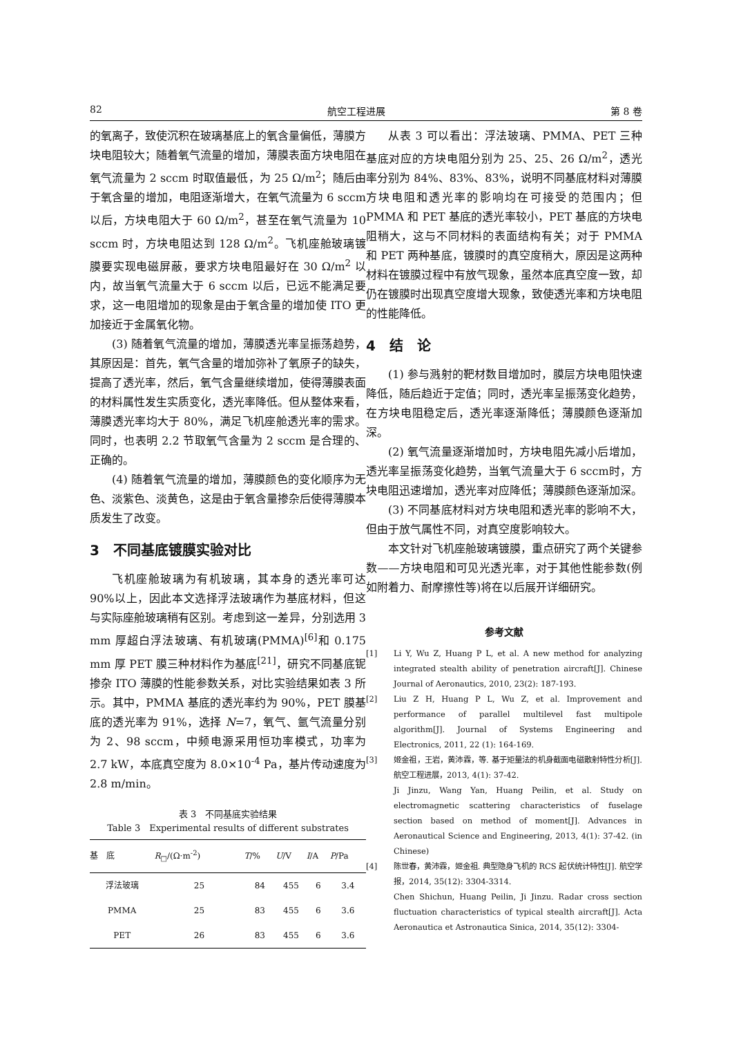82 航空工程进展 第 8 卷
的氧离子，致使沉积在玻璃基底上的氧含量偏低，薄膜方块电阻较大；随着氧气流量的增加，薄膜表面方块电阻在氧气流量为 2 sccm 时取值最低，为 25 Ω/m<sup>2</sup>；随后由于氧含量的增加，电阻逐渐增大，在氧气流量为 6 sccm 以后，方块电阻大于 60 Ω/m<sup>2</sup>，甚至在氧气流量为 10 sccm 时，方块电阻达到 128 Ω/m<sup>2</sup>。飞机座舱玻璃镀膜要实现电磁屏蔽，要求方块电阻最好在 30 Ω/m<sup>2</sup> 以内，故当氧气流量大于 6 sccm 以后，已远不能满足要求，这一电阻增加的现象是由于氧含量的增加使 ITO 更加接近于金属氧化物。
(3) 随着氧气流量的增加，薄膜透光率呈振荡趋势，其原因是：首先，氧气含量的增加弥补了氧原子的缺失，提高了透光率，然后，氧气含量继续增加，使得薄膜表面的材料属性发生实质变化，透光率降低。但从整体来看，薄膜透光率均大于 80%，满足飞机座舱透光率的需求。同时，也表明 2.2 节取氧气含量为 2 sccm 是合理的、正确的。
(4) 随着氧气流量的增加，薄膜颜色的变化顺序为无色、淡紫色、淡黄色，这是由于氧含量掺杂后使得薄膜本质发生了改变。
3　不同基底镀膜实验对比
飞机座舱玻璃为有机玻璃，其本身的透光率可达 90%以上，因此本文选择浮法玻璃作为基底材料，但这与实际座舱玻璃稍有区别。考虑到这一差异，分别选用 3 mm 厚超白浮法玻璃、有机玻璃(PMMA)<sup>[6]</sup>和 0.175 mm 厚 PET 膜三种材料作为基底<sup>[21]</sup>，研究不同基底铌掺杂 ITO 薄膜的性能参数关系，对比实验结果如表 3 所示。其中，PMMA 基底的透光率约为 90%，PET 膜基底的透光率为 91%，选择 N=7，氧气、氩气流量分别为 2、98 sccm，中频电源采用恒功率模式，功率为 2.7 kW，本底真空度为 8.0×10<sup>-4</sup> Pa，基片传动速度为 2.8 m/min。
表 3　不同基底实验结果
Table 3　Experimental results of different substrates
| 基 底 | R<sub>□</sub>/(Ω·m<sup>-2</sup>) | T /% | U /V | I /A | P /Pa |
| --- | --- | --- | --- | --- | --- |
| 浮法玻璃 | 25 | 84 | 455 | 6 | 3.4 |
| PMMA | 25 | 83 | 455 | 6 | 3.6 |
| PET | 26 | 83 | 455 | 6 | 3.6 |
从表 3 可以看出：浮法玻璃、PMMA、PET 三种基底对应的方块电阻分别为 25、25、26 Ω/m<sup>2</sup>，透光率分别为 84%、83%、83%，说明不同基底材料对薄膜方块电阻和透光率的影响均在可接受的范围内；但 PMMA 和 PET 基底的透光率较小，PET 基底的方块电阻稍大，这与不同材料的表面结构有关；对于 PMMA 和 PET 两种基底，镀膜时的真空度稍大，原因是这两种材料在镀膜过程中有放气现象，虽然本底真空度一致，却仍在镀膜时出现真空度增大现象，致使透光率和方块电阻的性能降低。
4　结　论
(1) 参与溅射的靶材数目增加时，膜层方块电阻快速降低，随后趋近于定值；同时，透光率呈振荡变化趋势，在方块电阻稳定后，透光率逐渐降低；薄膜颜色逐渐加深。
(2) 氧气流量逐渐增加时，方块电阻先减小后增加，透光率呈振荡变化趋势，当氧气流量大于 6 sccm时，方块电阻迅速增加，透光率对应降低；薄膜颜色逐渐加深。
(3) 不同基底材料对方块电阻和透光率的影响不大，但由于放气属性不同，对真空度影响较大。
本文针对飞机座舱玻璃镀膜，重点研究了两个关键参数——方块电阻和可见光透光率，对于其他性能参数(例如附着力、耐摩擦性等)将在以后展开详细研究。
参考文献
[1] Li Y, Wu Z, Huang P L, et al. A new method for analyzing integrated stealth ability of penetration aircraft[J]. Chinese Journal of Aeronautics, 2010, 23(2): 187-193.
[2] Liu Z H, Huang P L, Wu Z, et al. Improvement and performance of parallel multilevel fast multipole algorithm[J]. Journal of Systems Engineering and Electronics, 2011, 22 (1): 164-169.
[3] 姬金祖，王岩，黄沛霖，等. 基于矩量法的机身截面电磁散射特性分析[J]. 航空工程进展，2013, 4(1): 37-42.
Ji Jinzu, Wang Yan, Huang Peilin, et al. Study on electromagnetic scattering characteristics of fuselage section based on method of moment[J]. Advances in Aeronautical Science and Engineering, 2013, 4(1): 37-42. (in Chinese)
[4] 陈世春，黄沛霖，姬金祖. 典型隐身飞机的 RCS 起伏统计特性[J]. 航空学报，2014, 35(12): 3304-3314.
Chen Shichun, Huang Peilin, Ji Jinzu. Radar cross section fluctuation characteristics of typical stealth aircraft[J]. Acta Aeronautica et Astronautica Sinica, 2014, 35(12): 3304-